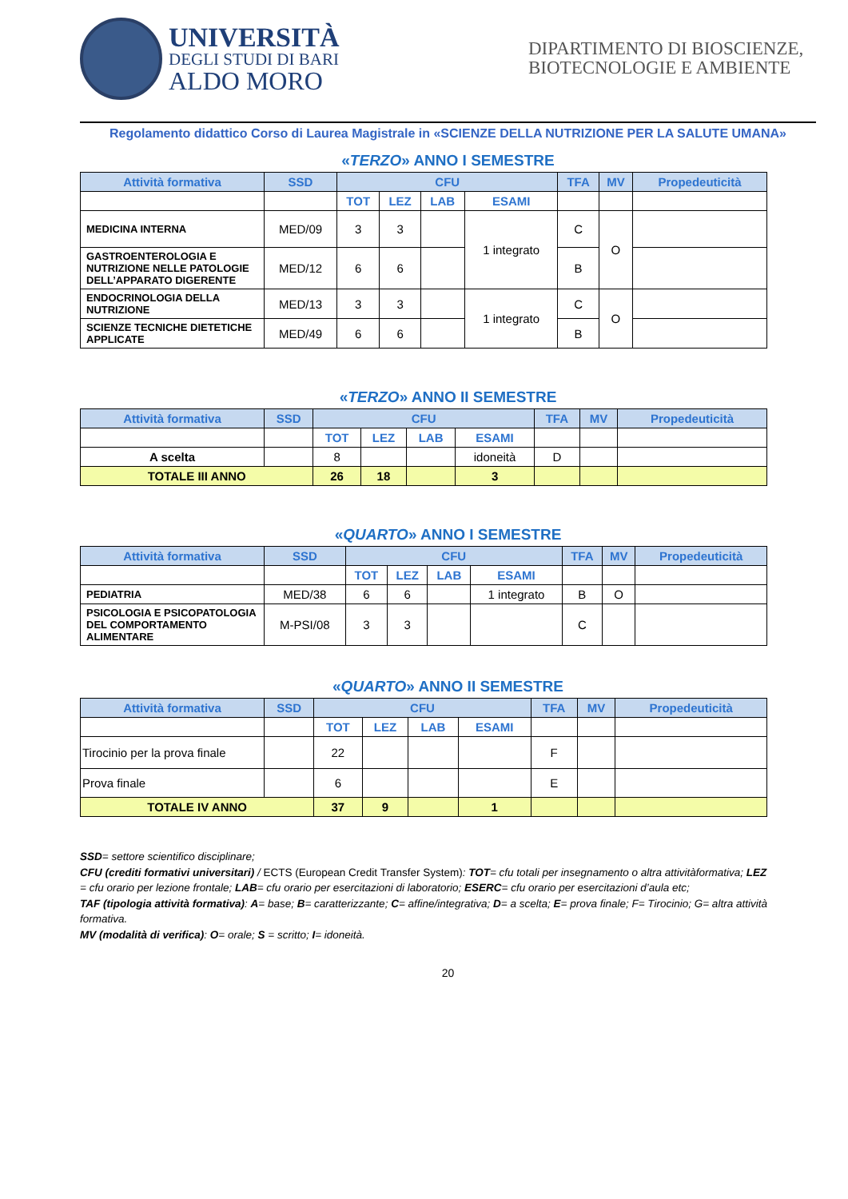UNIVERSITÀ
DEGLI STUDI DI BARI
ALDO MORO
DIPARTIMENTO DI BIOSCIENZE, BIOTECNOLOGIE E AMBIENTE
Regolamento didattico Corso di Laurea Magistrale in «SCIENZE DELLA NUTRIZIONE PER LA SALUTE UMANA»
«TERZO» ANNO I SEMESTRE
| Attività formativa | SSD | CFU | | | | TFA | MV | Propedeuticità |
| --- | --- | --- | --- | --- | --- | --- | --- | --- |
| | | TOT | LEZ | LAB | ESAMI | | | |
| MEDICINA INTERNA | MED/09 | 3 | 3 | | 1 integrato | C | O | |
| GASTROENTEROLOGIA E NUTRIZIONE NELLE PATOLOGIE DELL’APPARATO DIGERENTE | MED/12 | 6 | 6 | | | B | | |
| ENDOCRINOLOGIA DELLA NUTRIZIONE | MED/13 | 3 | 3 | | 1 integrato | C | O | |
| SCIENZE TECNICHE DIETETICHE APPLICATE | MED/49 | 6 | 6 | | | B | | |
«TERZO» ANNO II SEMESTRE
| Attività formativa | SSD | CFU | | | | TFA | MV | Propedeuticità |
| --- | --- | --- | --- | --- | --- | --- | --- | --- |
| | | TOT | LEZ | LAB | ESAMI | | | |
| A scelta | | 8 | | | idoneità | D | | |
| TOTALE III ANNO | | 26 | 18 | | 3 | | | |
«QUARTO» ANNO I SEMESTRE
| Attività formativa | SSD | CFU | | | | TFA | MV | Propedeuticità |
| --- | --- | --- | --- | --- | --- | --- | --- | --- |
| | | TOT | LEZ | LAB | ESAMI | | | |
| PEDIATRIA | MED/38 | 6 | 6 | | 1 integrato | B | O | |
| PSICOLOGIA E PSICOPATOLOGIA DEL COMPORTAMENTO ALIMENTARE | M-PSI/08 | 3 | 3 | | | C | | |
«QUARTO» ANNO II SEMESTRE
| Attività formativa | SSD | CFU | | | | TFA | MV | Propedeuticità |
| --- | --- | --- | --- | --- | --- | --- | --- | --- |
| | | TOT | LEZ | LAB | ESAMI | | | |
| Tirocinio per la prova finale | | 22 | | | | F | | |
| Prova finale | | 6 | | | | E | | |
| TOTALE IV ANNO | | 37 | 9 | | 1 | | | |
SSD= settore scientifico disciplinare;
CFU (crediti formativi universitari) / ECTS (European Credit Transfer System): TOT= cfu totali per insegnamento o altra attivitàformativa; LEZ = cfu orario per lezione frontale; LAB= cfu orario per esercitazioni di laboratorio; ESERC= cfu orario per esercitazioni d’aula etc;
TAF (tipologia attività formativa): A= base; B= caratterizzante; C= affine/integrativa; D= a scelta; E= prova finale; F= Tirocinio; G= altra attività formativa.
MV (modalità di verifica): O= orale; S = scritto; I= idoneità.
20